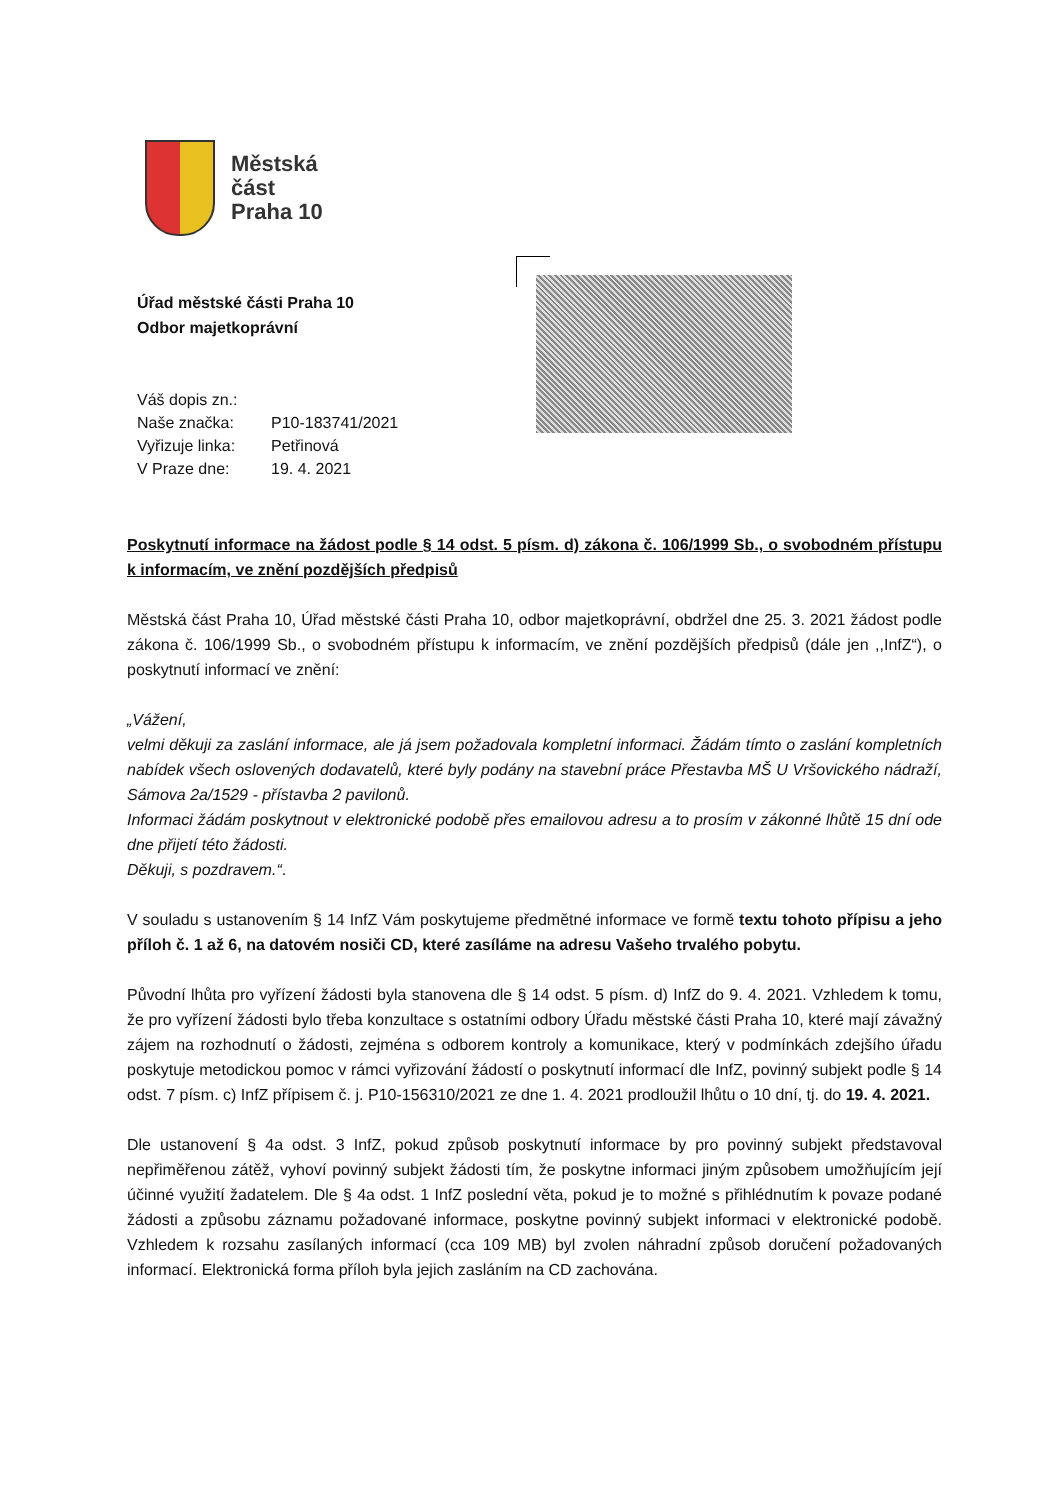Městská
část
Praha 10
Úřad městské části Praha 10
Odbor majetkoprávní
| Váš dopis zn.: | |
| Naše značka: | P10-183741/2021 |
| Vyřizuje linka: | Petřinová |
| V Praze dne: | 19. 4. 2021 |
Poskytnutí informace na žádost podle § 14 odst. 5 písm. d) zákona č. 106/1999 Sb., o svobodném přístupu k informacím, ve znění pozdějších předpisů
Městská část Praha 10, Úřad městské části Praha 10, odbor majetkoprávní, obdržel dne 25. 3. 2021 žádost podle zákona č. 106/1999 Sb., o svobodném přístupu k informacím, ve znění pozdějších předpisů (dále jen ,,InfZ“), o poskytnutí informací ve znění:
„Vážení,
velmi děkuji za zaslání informace, ale já jsem požadovala kompletní informaci. Žádám tímto o zaslání kompletních nabídek všech oslovených dodavatelů, které byly podány na stavební práce Přestavba MŠ U Vršovického nádraží, Sámova 2a/1529 - přístavba 2 pavilonů.
Informaci žádám poskytnout v elektronické podobě přes emailovou adresu a to prosím v zákonné lhůtě 15 dní ode dne přijetí této žádosti.
Děkuji, s pozdravem.“.
V souladu s ustanovením § 14 InfZ Vám poskytujeme předmětné informace ve formě textu tohoto přípisu a jeho příloh č. 1 až 6, na datovém nosiči CD, které zasíláme na adresu Vašeho trvalého pobytu.
Původní lhůta pro vyřízení žádosti byla stanovena dle § 14 odst. 5 písm. d) InfZ do 9. 4. 2021. Vzhledem k tomu, že pro vyřízení žádosti bylo třeba konzultace s ostatními odbory Úřadu městské části Praha 10, které mají závažný zájem na rozhodnutí o žádosti, zejména s odborem kontroly a komunikace, který v podmínkách zdejšího úřadu poskytuje metodickou pomoc v rámci vyřizování žádostí o poskytnutí informací dle InfZ, povinný subjekt podle § 14 odst. 7 písm. c) InfZ přípisem č. j. P10-156310/2021 ze dne 1. 4. 2021 prodloužil lhůtu o 10 dní, tj. do 19. 4. 2021.
Dle ustanovení § 4a odst. 3 InfZ, pokud způsob poskytnutí informace by pro povinný subjekt představoval nepřiměřenou zátěž, vyhoví povinný subjekt žádosti tím, že poskytne informaci jiným způsobem umožňujícím její účinné využití žadatelem. Dle § 4a odst. 1 InfZ poslední věta, pokud je to možné s přihlédnutím k povaze podané žádosti a způsobu záznamu požadované informace, poskytne povinný subjekt informaci v elektronické podobě. Vzhledem k rozsahu zasílaných informací (cca 109 MB) byl zvolen náhradní způsob doručení požadovaných informací. Elektronická forma příloh byla jejich zasláním na CD zachována.